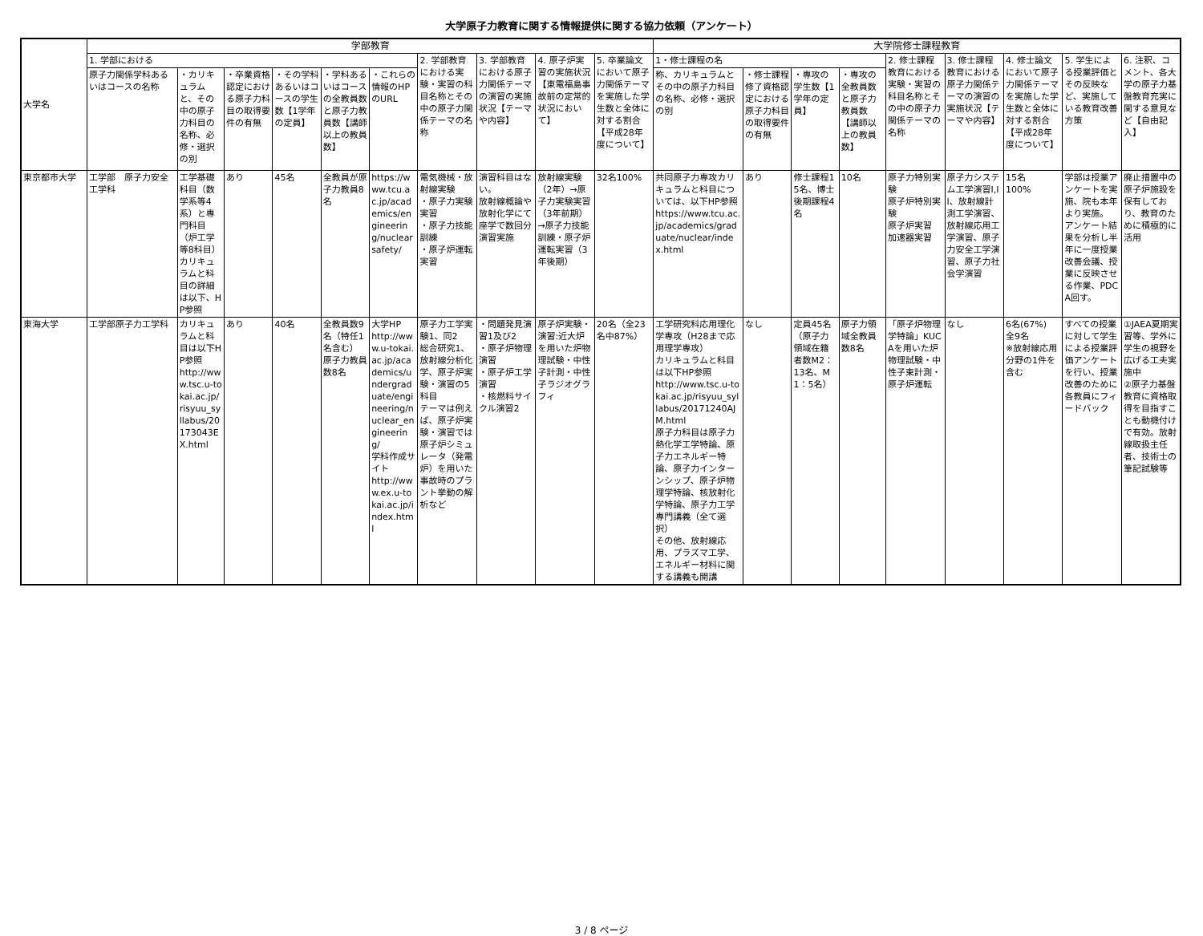大学原子力教育に関する情報提供に関する協力依頼（アンケート）
| 大学名 | 学部教育 | | | | | | | | | | 大学院修士課程教育 | | | | | | | | |
| --- | --- | --- | --- | --- | --- | --- | --- | --- | --- | --- | --- | --- | --- | --- | --- | --- | --- | --- | --- |
| | 1. 学部における | | | | | | 2. 学部教育における実験・実習の科目名称とその中の原子力関係テーマの名称 | 3. 学部教育における原子力関係テーマの演習の実施状況【テーマや内容】 | 4. 原子炉実習の実施状況【東電福島事故前の定常的状況において】 | 5. 卒業論文において原子力関係テーマを実施した学生数と全体に対する割合【平成28年度について】 | 1・修士課程の名 | | | | 2. 修士課程教育における実験・実習の科目名称とその中の原子力関係テーマの名称 | 3. 修士課程教育における原子力関係テーマの演習の実施状況【テーマや内容】 | 4. 修士論文において原子力関係テーマを実施した学生数と全体に対する割合【平成28年度について】 | 5. 学生による授業評価とその反映など、実施している教育改善方策 | 6. 注釈、コメント、各大学の原子力基盤教育充実に関する意見など【自由記入】 |
| | 原子力関係学科あるいはコースの名称 | ・カリキュラムと、その中の原子力科目の名称、必修・選択の別 | ・卒業資格認定における原子力科目の取得要件の有無 | ・その学科あるいはコースの学生数【1学年の定員】 | ・学科あるいはコースの全教員数と原子力教員数【講師以上の教員数】 | ・これらの情報のHPのURL | | | | | 称、カリキュラムとその中の原子力科目の名称、必修・選択の別 | ・修士課程修了資格認定における原子力科目の取得要件の有無 | ・専攻の学生数【1学年の定員】 | ・専攻の全教員数と原子力教員数【講師以上の教員数】 | | | | | |
| 東京都市大学 | 工学部 原子力安全工学科 | 工学基礎科目（数学系等4系）と専門科目（炉工学等8科目）カリキュラムと科目の詳細は以下、HP参照 | あり | 45名 | 全教員が原子力教員8名 | https://www.tcu.ac.jp/academics/engineering/nuclearsafety/ | 電気機械・放射線実験 ・原子力実験実習 ・原子力技能訓練 ・原子炉運転実習 | 演習科目はない。 放射線概論や放射化学にて座学で数回分演習実施 | 放射線実験（2年）→原子力実験実習（3年前期）→原子力技能訓練・原子炉運転実習（3年後期） | 32名100% | 共同原子力専攻カリキュラムと科目については、以下HP参照 https://www.tcu.ac.jp/academics/graduate/nuclear/index.html | あり | 修士課程15名、博士後期課程4名 | 10名 | 原子力特別実験 原子炉特別実験 原子炉実習 加速器実習 | 原子力システム工学演習I,II、放射線計測工学演習、放射線応用工学演習、原子力安全工学演習、原子力社会学演習 | 15名 100% | 学部は授業アンケートを実施、院も本年より実施。 アンケート結果を分析し半年に一度授業改善会議、授業に反映させる作業、PDCA回す。 | 廃止措置中の原子炉施設を保有しており、教育のために積極的に活用 |
| 東海大学 | 工学部原子力工学科 | カリキュラムと科目は以下HP参照 http://www.tsc.u-tokai.ac.jp/risyuu_syllabus/20173043EX.html | あり | 40名 | 全教員数9名（特任1名含む） 原子力教員数8名 | 大学HP http://www.u-tokai.ac.jp/academics/undergraduate/engineering/nuclear_engineering/ 学科作成サイト http://www.ex.u-tokai.ac.jp/index.html | 原子力工学実験1、同2 総合研究1、放射線分析化学、原子炉実験・演習の5科目 テーマは例えば、原子炉実験・演習では原子炉シミュレータ（発電炉）を用いた事故時のプラント挙動の解析など | ・問題発見演習1及び2 ・原子炉物理演習 ・原子炉工学演習 ・核燃料サイクル演習2 | 原子炉実験・演習:近大炉を用いた炉物理試験・中性子計測・中性子ラジオグラフィ | 20名（全23名中87%） | 工学研究科応用理化学専攻（H28まで応用理学専攻） カリキュラムと科目は以下HP参照 http://www.tsc.u-tokai.ac.jp/risyuu_syllabus/20171240AJM.html 原子力科目は原子力熱化学工学特論、原子力エネルギー特論、原子力インターンシップ、原子炉物理学特論、核放射化学特論、原子力工学専門講義（全て選択） その他、放射線応用、プラズマ工学、エネルギー材料に関する講義も開講 | なし | 定員45名（原子力領域在籍者数M2：13名、M1：5名） | 原子力領域全教員数8名 | 「原子炉物理学特論」KUCAを用いた炉物理試験・中性子束計測・原子炉運転 | なし | 6名(67%) 全9名 ※放射線応用分野の1件を含む | すべての授業に対して学生による授業評価アンケートを行い、授業改善のために各教員にフィードバック | ①JAEA夏期実習等、学外に学生の視野を広げる工夫実施中 ②原子力基盤教育に資格取得を目指すことも動機付けで有効。放射線取扱主任者、技術士の筆記試験等 |
3 / 8 ページ